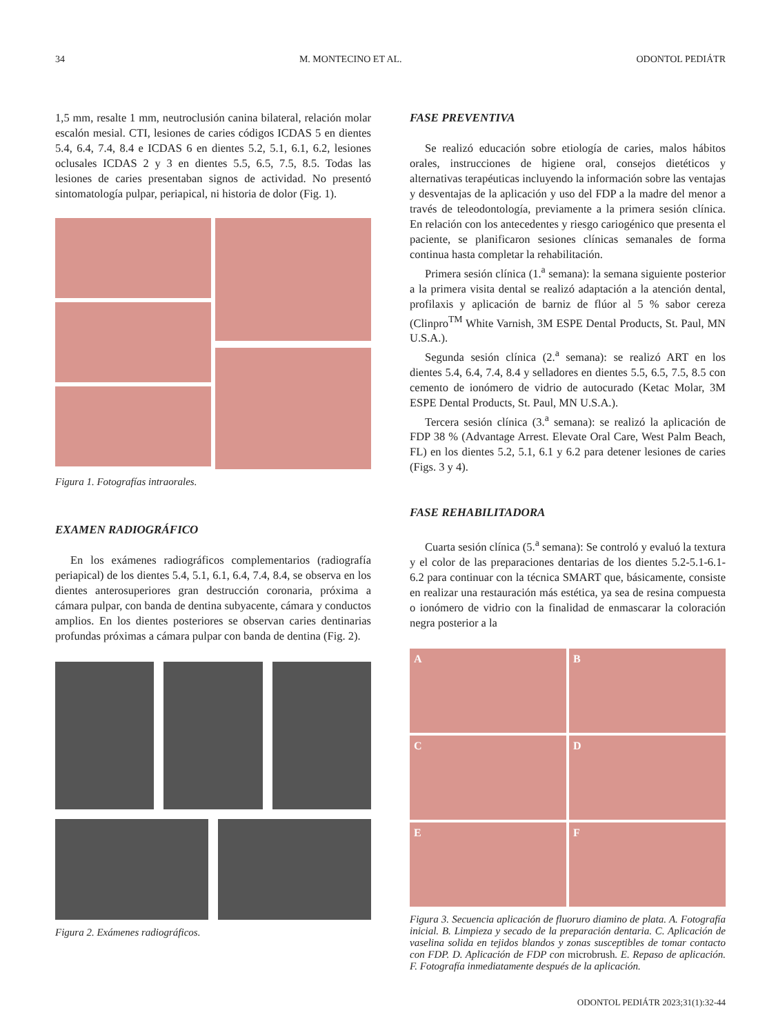34 M. MONTECINO ET AL. ODONTOL PEDIÁTR
1,5 mm, resalte 1 mm, neutroclusión canina bilateral, relación molar escalón mesial. CTI, lesiones de caries códigos ICDAS 5 en dientes 5.4, 6.4, 7.4, 8.4 e ICDAS 6 en dientes 5.2, 5.1, 6.1, 6.2, lesiones oclusales ICDAS 2 y 3 en dientes 5.5, 6.5, 7.5, 8.5. Todas las lesiones de caries presentaban signos de actividad. No presentó sintomatología pulpar, periapical, ni historia de dolor (Fig. 1).
Figura 1. Fotografías intraorales.
EXAMEN RADIOGRÁFICO
En los exámenes radiográficos complementarios (radiografía periapical) de los dientes 5.4, 5.1, 6.1, 6.4, 7.4, 8.4, se observa en los dientes anterosuperiores gran destrucción coronaria, próxima a cámara pulpar, con banda de dentina subyacente, cámara y conductos amplios. En los dientes posteriores se observan caries dentinarias profundas próximas a cámara pulpar con banda de dentina (Fig. 2).
Figura 2. Exámenes radiográficos.
FASE PREVENTIVA
Se realizó educación sobre etiología de caries, malos hábitos orales, instrucciones de higiene oral, consejos dietéticos y alternativas terapéuticas incluyendo la información sobre las ventajas y desventajas de la aplicación y uso del FDP a la madre del menor a través de teleodontología, previamente a la primera sesión clínica. En relación con los antecedentes y riesgo cariogénico que presenta el paciente, se planificaron sesiones clínicas semanales de forma continua hasta completar la rehabilitación.
Primera sesión clínica (1.<sup>a</sup> semana): la semana siguiente posterior a la primera visita dental se realizó adaptación a la atención dental, profilaxis y aplicación de barniz de flúor al 5 % sabor cereza (Clinpro<sup>TM</sup> White Varnish, 3M ESPE Dental Products, St. Paul, MN U.S.A.).
Segunda sesión clínica (2.<sup>a</sup> semana): se realizó ART en los dientes 5.4, 6.4, 7.4, 8.4 y selladores en dientes 5.5, 6.5, 7.5, 8.5 con cemento de ionómero de vidrio de autocurado (Ketac Molar, 3M ESPE Dental Products, St. Paul, MN U.S.A.).
Tercera sesión clínica (3.<sup>a</sup> semana): se realizó la aplicación de FDP 38 % (Advantage Arrest. Elevate Oral Care, West Palm Beach, FL) en los dientes 5.2, 5.1, 6.1 y 6.2 para detener lesiones de caries (Figs. 3 y 4).
FASE REHABILITADORA
Cuarta sesión clínica (5.<sup>a</sup> semana): Se controló y evaluó la textura y el color de las preparaciones dentarias de los dientes 5.2-5.1-6.1-6.2 para continuar con la técnica SMART que, básicamente, consiste en realizar una restauración más estética, ya sea de resina compuesta o ionómero de vidrio con la finalidad de enmascarar la coloración negra posterior a la
A
B
C
D
E
F
Figura 3. Secuencia aplicación de fluoruro diamino de plata. A. Fotografía inicial. B. Limpieza y secado de la preparación dentaria. C. Aplicación de vaselina solida en tejidos blandos y zonas susceptibles de tomar contacto con FDP. D. Aplicación de FDP con microbrush. E. Repaso de aplicación. F. Fotografía inmediatamente después de la aplicación.
ODONTOL PEDIÁTR 2023;31(1):32-44